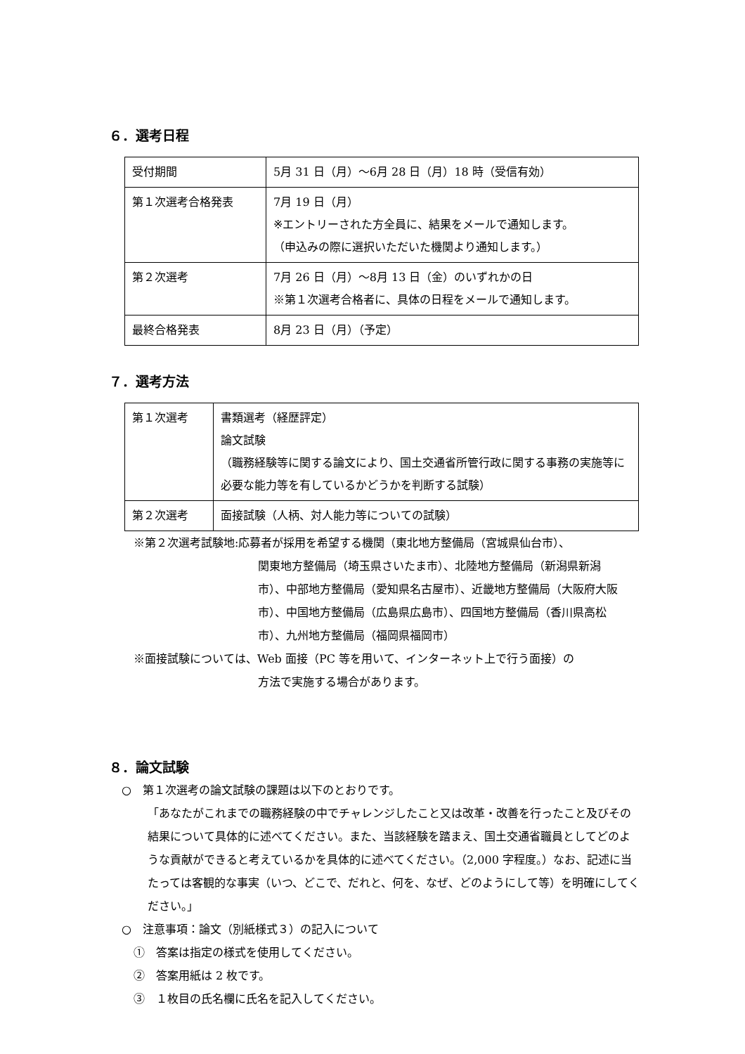６．選考日程
| 受付期間 | 5月 31 日（月）～6月 28 日（月）18 時（受信有効） |
| 第１次選考合格発表 | 7月 19 日（月） ※エントリーされた方全員に、結果をメールで通知します。 （申込みの際に選択いただいた機関より通知します。） |
| 第２次選考 | 7月 26 日（月）～8月 13 日（金）のいずれかの日 ※第１次選考合格者に、具体の日程をメールで通知します。 |
| 最終合格発表 | 8月 23 日（月）（予定） |
７．選考方法
| 第１次選考 | 書類選考（経歴評定） 論文試験 （職務経験等に関する論文により、国土交通省所管行政に関する事務の実施等に必要な能力等を有しているかどうかを判断する試験） |
| 第２次選考 | 面接試験（人柄、対人能力等についての試験） |
※第２次選考試験地:応募者が採用を希望する機関（東北地方整備局（宮城県仙台市）、
関東地方整備局（埼玉県さいたま市）、北陸地方整備局（新潟県新潟市）、中部地方整備局（愛知県名古屋市）、近畿地方整備局（大阪府大阪市）、中国地方整備局（広島県広島市）、四国地方整備局（香川県高松市）、九州地方整備局（福岡県福岡市）
※面接試験については、Web 面接（PC 等を用いて、インターネット上で行う面接）の
方法で実施する場合があります。
８．論文試験
○　第１次選考の論文試験の課題は以下のとおりです。
「あなたがこれまでの職務経験の中でチャレンジしたこと又は改革・改善を行ったこと及びその結果について具体的に述べてください。また、当該経験を踏まえ、国土交通省職員としてどのような貢献ができると考えているかを具体的に述べてください。（2,000 字程度。）なお、記述に当たっては客観的な事実（いつ、どこで、だれと、何を、なぜ、どのようにして等）を明確にしてください。」
○　注意事項：論文（別紙様式３）の記入について
①　答案は指定の様式を使用してください。
②　答案用紙は 2 枚です。
③　１枚目の氏名欄に氏名を記入してください。